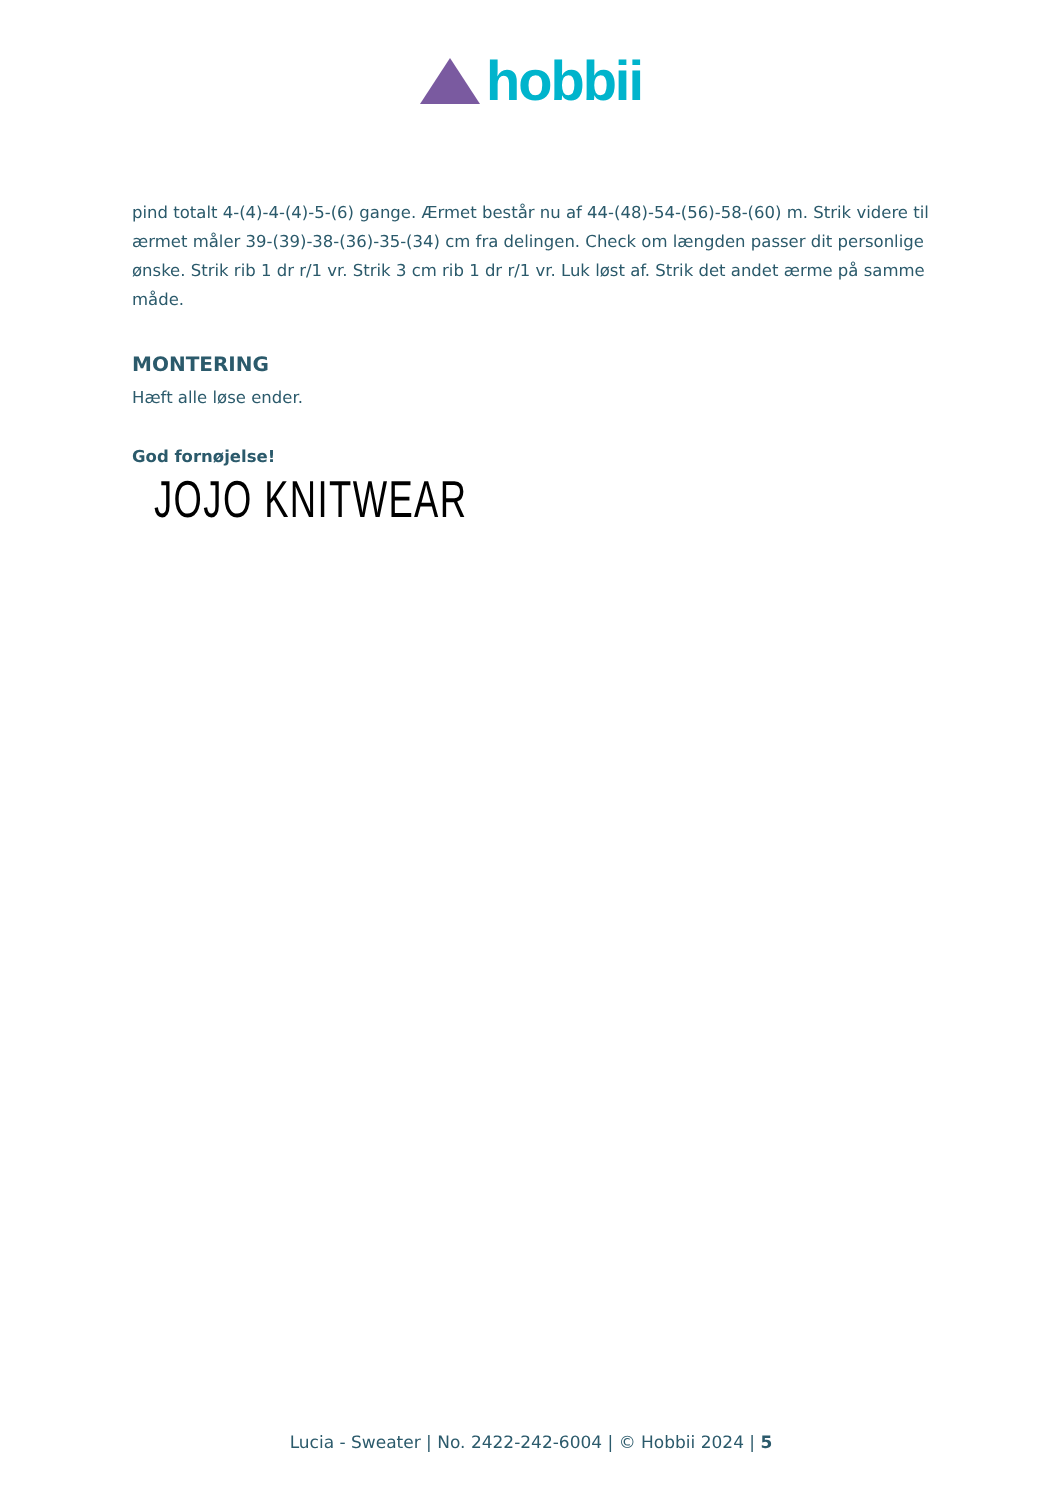hobbii
pind totalt 4-(4)-4-(4)-5-(6) gange. Ærmet består nu af 44-(48)-54-(56)-58-(60) m. Strik videre til ærmet måler 39-(39)-38-(36)-35-(34) cm fra delingen. Check om længden passer dit personlige ønske. Strik rib 1 dr r/1 vr. Strik 3 cm rib 1 dr r/1 vr. Luk løst af. Strik det andet ærme på samme måde.
MONTERING
Hæft alle løse ender.
God fornøjelse!
JOJO KNITWEAR
Lucia - Sweater | No. 2422-242-6004 | © Hobbii 2024 | 5